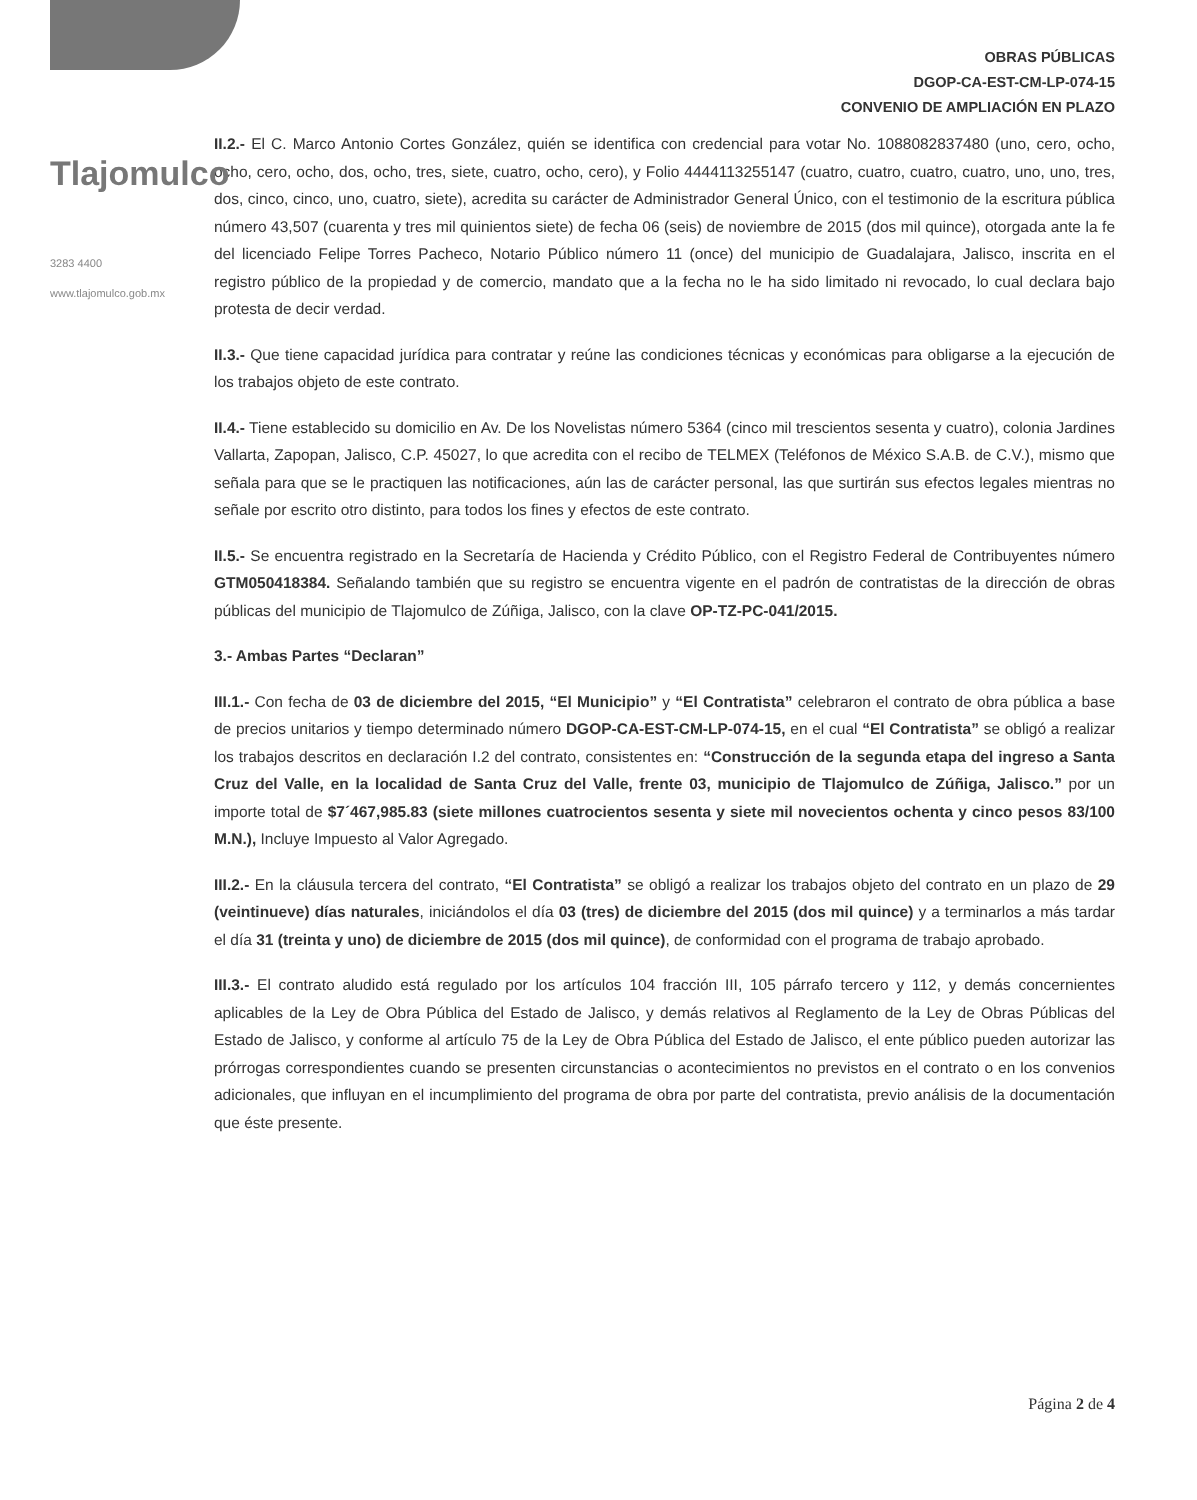Tlajomulco
3283 4400
www.tlajomulco.gob.mx
OBRAS PÚBLICAS
DGOP-CA-EST-CM-LP-074-15
CONVENIO DE AMPLIACIÓN EN PLAZO
II.2.- El C. Marco Antonio Cortes González, quién se identifica con credencial para votar No. 1088082837480 (uno, cero, ocho, ocho, cero, ocho, dos, ocho, tres, siete, cuatro, ocho, cero), y Folio 4444113255147 (cuatro, cuatro, cuatro, cuatro, uno, uno, tres, dos, cinco, cinco, uno, cuatro, siete), acredita su carácter de Administrador General Único, con el testimonio de la escritura pública número 43,507 (cuarenta y tres mil quinientos siete) de fecha 06 (seis) de noviembre de 2015 (dos mil quince), otorgada ante la fe del licenciado Felipe Torres Pacheco, Notario Público número 11 (once) del municipio de Guadalajara, Jalisco, inscrita en el registro público de la propiedad y de comercio, mandato que a la fecha no le ha sido limitado ni revocado, lo cual declara bajo protesta de decir verdad.
II.3.- Que tiene capacidad jurídica para contratar y reúne las condiciones técnicas y económicas para obligarse a la ejecución de los trabajos objeto de este contrato.
II.4.- Tiene establecido su domicilio en Av. De los Novelistas número 5364 (cinco mil trescientos sesenta y cuatro), colonia Jardines Vallarta, Zapopan, Jalisco, C.P. 45027, lo que acredita con el recibo de TELMEX (Teléfonos de México S.A.B. de C.V.), mismo que señala para que se le practiquen las notificaciones, aún las de carácter personal, las que surtirán sus efectos legales mientras no señale por escrito otro distinto, para todos los fines y efectos de este contrato.
II.5.- Se encuentra registrado en la Secretaría de Hacienda y Crédito Público, con el Registro Federal de Contribuyentes número GTM050418384. Señalando también que su registro se encuentra vigente en el padrón de contratistas de la dirección de obras públicas del municipio de Tlajomulco de Zúñiga, Jalisco, con la clave OP-TZ-PC-041/2015.
3.- Ambas Partes “Declaran”
III.1.- Con fecha de 03 de diciembre del 2015, “El Municipio” y “El Contratista” celebraron el contrato de obra pública a base de precios unitarios y tiempo determinado número DGOP-CA-EST-CM-LP-074-15, en el cual “El Contratista” se obligó a realizar los trabajos descritos en declaración I.2 del contrato, consistentes en: “Construcción de la segunda etapa del ingreso a Santa Cruz del Valle, en la localidad de Santa Cruz del Valle, frente 03, municipio de Tlajomulco de Zúñiga, Jalisco.” por un importe total de $7´467,985.83 (siete millones cuatrocientos sesenta y siete mil novecientos ochenta y cinco pesos 83/100 M.N.), Incluye Impuesto al Valor Agregado.
III.2.- En la cláusula tercera del contrato, “El Contratista” se obligó a realizar los trabajos objeto del contrato en un plazo de 29 (veintinueve) días naturales, iniciándolos el día 03 (tres) de diciembre del 2015 (dos mil quince) y a terminarlos a más tardar el día 31 (treinta y uno) de diciembre de 2015 (dos mil quince), de conformidad con el programa de trabajo aprobado.
III.3.- El contrato aludido está regulado por los artículos 104 fracción III, 105 párrafo tercero y 112, y demás concernientes aplicables de la Ley de Obra Pública del Estado de Jalisco, y demás relativos al Reglamento de la Ley de Obras Públicas del Estado de Jalisco, y conforme al artículo 75 de la Ley de Obra Pública del Estado de Jalisco, el ente público pueden autorizar las prórrogas correspondientes cuando se presenten circunstancias o acontecimientos no previstos en el contrato o en los convenios adicionales, que influyan en el incumplimiento del programa de obra por parte del contratista, previo análisis de la documentación que éste presente.
Página 2 de 4